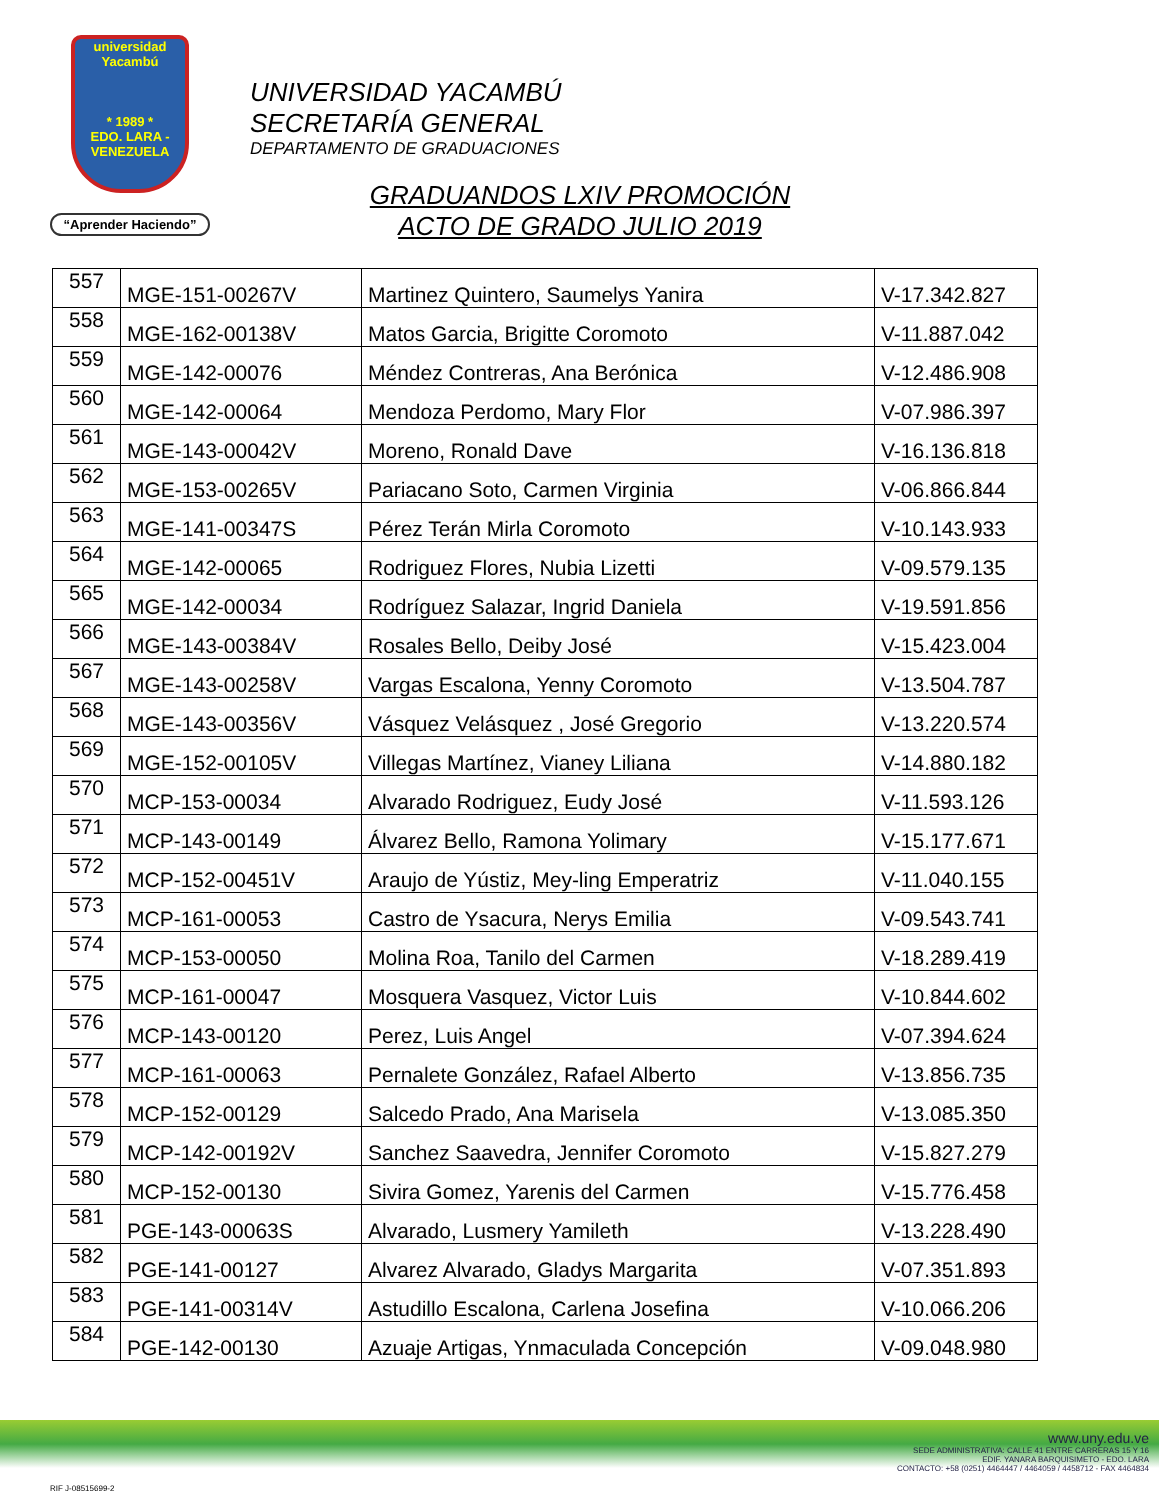universidad
Yacambú
* 1989 *
EDO. LARA - VENEZUELA
“Aprender Haciendo”
UNIVERSIDAD YACAMBÚ
SECRETARÍA GENERAL
DEPARTAMENTO DE GRADUACIONES
GRADUANDOS LXIV PROMOCIÓN
ACTO DE GRADO JULIO 2019
| 557 | MGE-151-00267V | Martinez Quintero, Saumelys Yanira | V-17.342.827 |
| 558 | MGE-162-00138V | Matos Garcia, Brigitte Coromoto | V-11.887.042 |
| 559 | MGE-142-00076 | Méndez Contreras, Ana Berónica | V-12.486.908 |
| 560 | MGE-142-00064 | Mendoza Perdomo, Mary Flor | V-07.986.397 |
| 561 | MGE-143-00042V | Moreno, Ronald Dave | V-16.136.818 |
| 562 | MGE-153-00265V | Pariacano Soto, Carmen Virginia | V-06.866.844 |
| 563 | MGE-141-00347S | Pérez Terán Mirla Coromoto | V-10.143.933 |
| 564 | MGE-142-00065 | Rodriguez Flores, Nubia Lizetti | V-09.579.135 |
| 565 | MGE-142-00034 | Rodríguez Salazar, Ingrid Daniela | V-19.591.856 |
| 566 | MGE-143-00384V | Rosales Bello, Deiby José | V-15.423.004 |
| 567 | MGE-143-00258V | Vargas Escalona, Yenny Coromoto | V-13.504.787 |
| 568 | MGE-143-00356V | Vásquez Velásquez , José Gregorio | V-13.220.574 |
| 569 | MGE-152-00105V | Villegas Martínez, Vianey Liliana | V-14.880.182 |
| 570 | MCP-153-00034 | Alvarado Rodriguez, Eudy José | V-11.593.126 |
| 571 | MCP-143-00149 | Álvarez Bello, Ramona Yolimary | V-15.177.671 |
| 572 | MCP-152-00451V | Araujo de Yústiz, Mey-ling Emperatriz | V-11.040.155 |
| 573 | MCP-161-00053 | Castro de Ysacura, Nerys Emilia | V-09.543.741 |
| 574 | MCP-153-00050 | Molina Roa, Tanilo del Carmen | V-18.289.419 |
| 575 | MCP-161-00047 | Mosquera Vasquez, Victor Luis | V-10.844.602 |
| 576 | MCP-143-00120 | Perez, Luis Angel | V-07.394.624 |
| 577 | MCP-161-00063 | Pernalete González, Rafael Alberto | V-13.856.735 |
| 578 | MCP-152-00129 | Salcedo Prado, Ana Marisela | V-13.085.350 |
| 579 | MCP-142-00192V | Sanchez Saavedra, Jennifer Coromoto | V-15.827.279 |
| 580 | MCP-152-00130 | Sivira Gomez, Yarenis del Carmen | V-15.776.458 |
| 581 | PGE-143-00063S | Alvarado, Lusmery Yamileth | V-13.228.490 |
| 582 | PGE-141-00127 | Alvarez Alvarado, Gladys Margarita | V-07.351.893 |
| 583 | PGE-141-00314V | Astudillo Escalona, Carlena Josefina | V-10.066.206 |
| 584 | PGE-142-00130 | Azuaje Artigas, Ynmaculada Concepción | V-09.048.980 |
www.uny.edu.ve
SEDE ADMINISTRATIVA: CALLE 41 ENTRE CARRERAS 15 Y 16
EDIF. YANARA BARQUISIMETO - EDO. LARA
CONTACTO: +58 (0251) 4464447 / 4464059 / 4458712 - FAX 4464834
RIF J-08515699-2